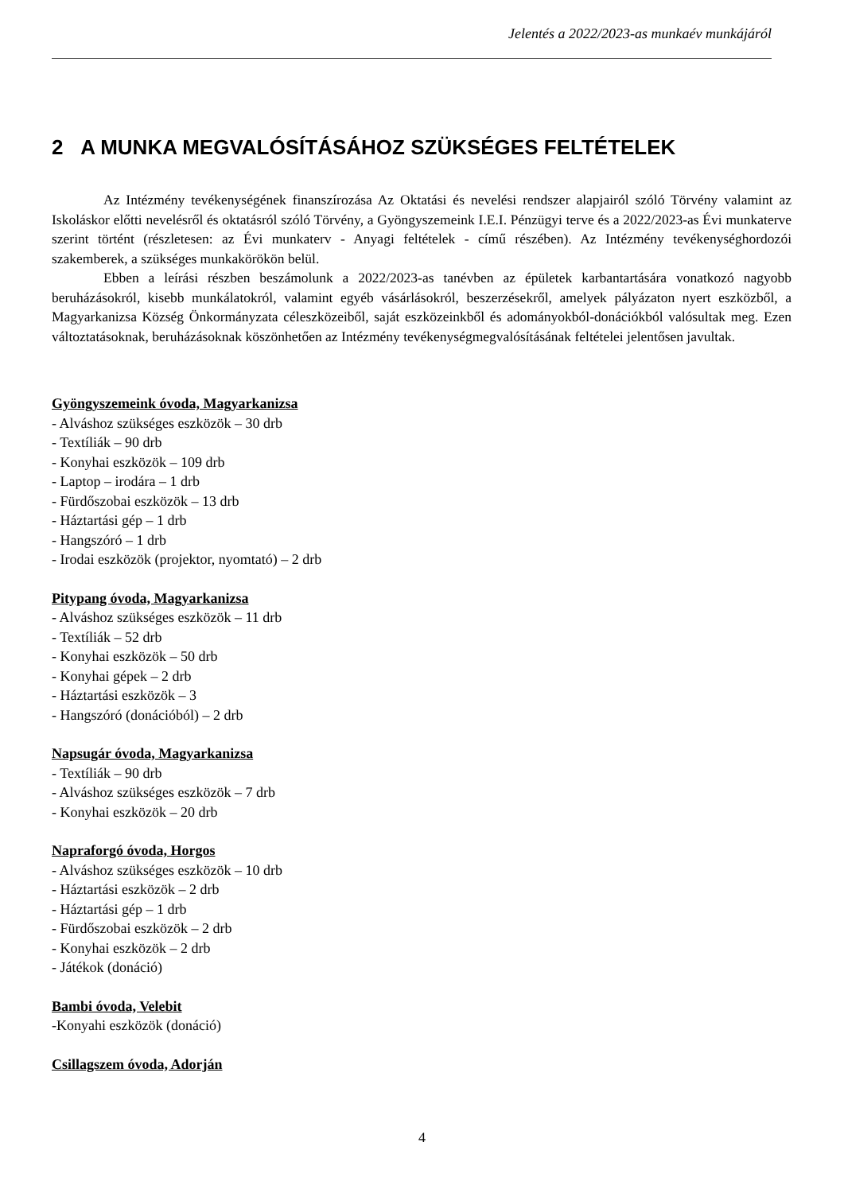Jelentés a 2022/2023-as munkaév munkájáról
2 A MUNKA MEGVALÓSÍTÁSÁHOZ SZÜKSÉGES FELTÉTELEK
Az Intézmény tevékenységének finanszírozása Az Oktatási és nevelési rendszer alapjairól szóló Törvény valamint az Iskoláskor előtti nevelésről és oktatásról szóló Törvény, a Gyöngyszemeink I.E.I. Pénzügyi terve és a 2022/2023-as Évi munkaterve szerint történt (részletesen: az Évi munkaterv - Anyagi feltételek - című részében). Az Intézmény tevékenységhordozói szakemberek, a szükséges munkakörökön belül.
Ebben a leírási részben beszámolunk a 2022/2023-as tanévben az épületek karbantartására vonatkozó nagyobb beruházásokról, kisebb munkálatokról, valamint egyéb vásárlásokról, beszerzésekről, amelyek pályázaton nyert eszközből, a Magyarkanizsa Község Önkormányzata céleszközeiből, saját eszközeinkből és adományokból-donációkból valósultak meg. Ezen változtatásoknak, beruházásoknak köszönhetően az Intézmény tevékenységmegvalósításának feltételei jelentősen javultak.
Gyöngyszemeink óvoda, Magyarkanizsa
- Alváshoz szükséges eszközök – 30 drb
- Textíliák – 90 drb
- Konyhai eszközök – 109 drb
- Laptop – irodára – 1 drb
- Fürdőszobai eszközök – 13 drb
- Háztartási gép – 1 drb
- Hangszóró – 1 drb
- Irodai eszközök (projektor, nyomtató) – 2 drb
Pitypang óvoda, Magyarkanizsa
- Alváshoz szükséges eszközök – 11 drb
- Textíliák – 52 drb
- Konyhai eszközök – 50 drb
- Konyhai gépek – 2 drb
- Háztartási eszközök – 3
- Hangszóró (donációból) – 2 drb
Napsugár óvoda, Magyarkanizsa
- Textíliák – 90 drb
- Alváshoz szükséges eszközök – 7 drb
- Konyhai eszközök – 20 drb
Napraforgó óvoda, Horgos
- Alváshoz szükséges eszközök – 10 drb
- Háztartási eszközök – 2 drb
- Háztartási gép – 1 drb
- Fürdőszobai eszközök – 2 drb
- Konyhai eszközök – 2 drb
- Játékok (donáció)
Bambi óvoda, Velebit
-Konyahi eszközök (donáció)
Csillagszem óvoda, Adorján
4